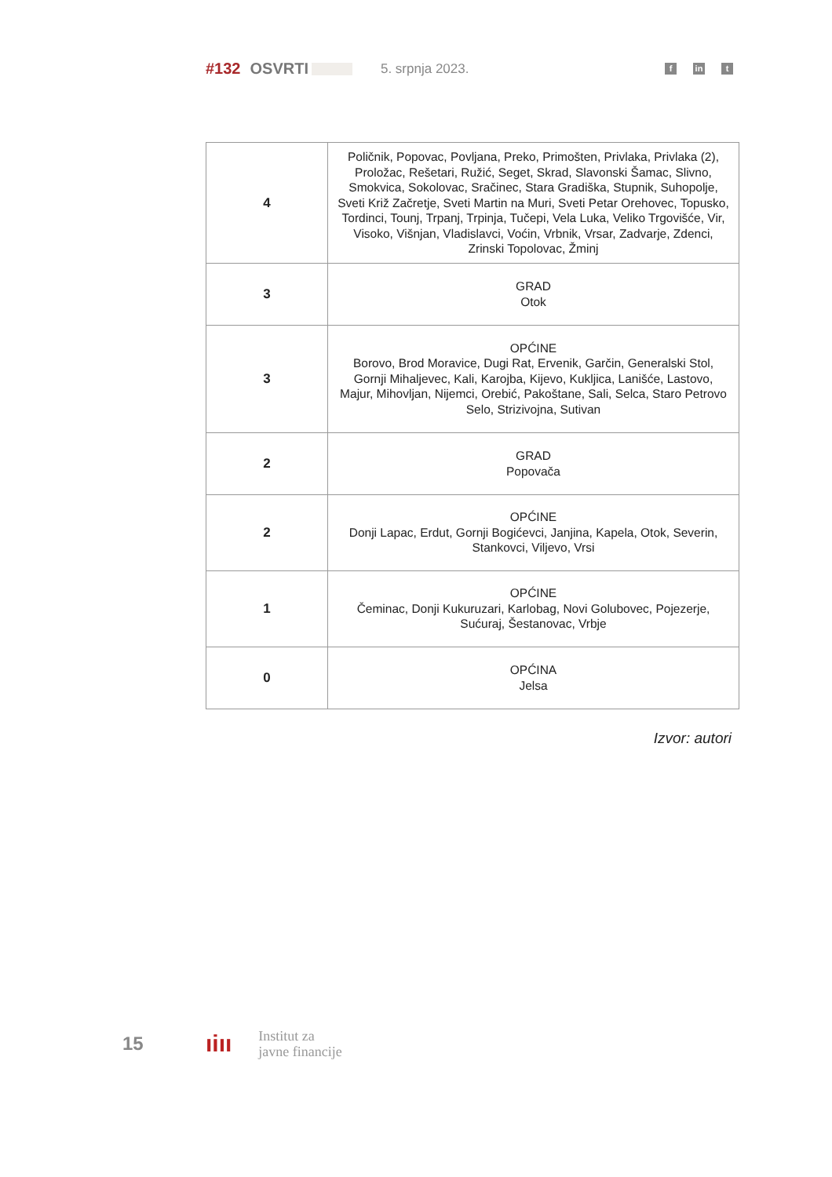#132 OSVRTI 5. srpnja 2023. f in t
| 4 | Poličnik, Popovac, Povljana, Preko, Primošten, Privlaka, Privlaka (2), Proložac, Rešetari, Ružić, Seget, Skrad, Slavonski Šamac, Slivno, Smokvica, Sokolovac, Sračinec, Stara Gradiška, Stupnik, Suhopolje, Sveti Križ Začretje, Sveti Martin na Muri, Sveti Petar Orehovec, Topusko, Tordinci, Tounj, Trpanj, Trpinja, Tučepi, Vela Luka, Veliko Trgovišće, Vir, Visoko, Višnjan, Vladislavci, Voćin, Vrbnik, Vrsar, Zadvarje, Zdenci, Zrinski Topolovac, Žminj |
| 3 | GRAD Otok |
| 3 | OPĆINE Borovo, Brod Moravice, Dugi Rat, Ervenik, Garčin, Generalski Stol, Gornji Mihaljevec, Kali, Karojba, Kijevo, Kukljica, Lanišće, Lastovo, Majur, Mihovljan, Nijemci, Orebić, Pakoštane, Sali, Selca, Staro Petrovo Selo, Strizivojna, Sutivan |
| 2 | GRAD Popovača |
| 2 | OPĆINE Donji Lapac, Erdut, Gornji Bogićevci, Janjina, Kapela, Otok, Severin, Stankovci, Viljevo, Vrsi |
| 1 | OPĆINE Čeminac, Donji Kukuruzari, Karlobag, Novi Golubovec, Pojezerje, Sućuraj, Šestanovac, Vrbje |
| 0 | OPĆINA Jelsa |
Izvor: autori
15 ıiıı Institut za
javne financije